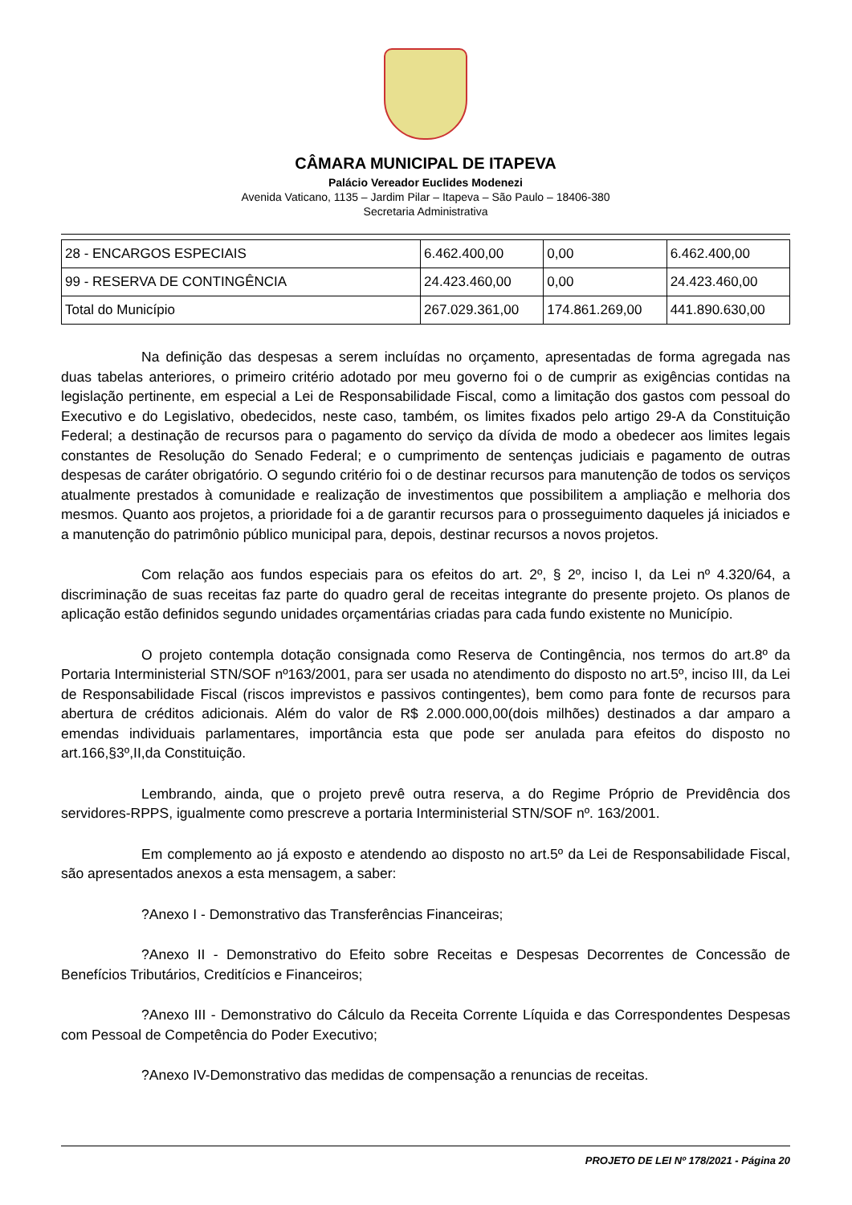CÂMARA MUNICIPAL DE ITAPEVA
Palácio Vereador Euclides Modenezi
Avenida Vaticano, 1135 – Jardim Pilar – Itapeva – São Paulo – 18406-380
Secretaria Administrativa
| 28 - ENCARGOS ESPECIAIS | 6.462.400,00 | 0,00 | 6.462.400,00 |
| 99 - RESERVA DE CONTINGÊNCIA | 24.423.460,00 | 0,00 | 24.423.460,00 |
| Total do Município | 267.029.361,00 | 174.861.269,00 | 441.890.630,00 |
Na definição das despesas a serem incluídas no orçamento, apresentadas de forma agregada nas duas tabelas anteriores, o primeiro critério adotado por meu governo foi o de cumprir as exigências contidas na legislação pertinente, em especial a Lei de Responsabilidade Fiscal, como a limitação dos gastos com pessoal do Executivo e do Legislativo, obedecidos, neste caso, também, os limites fixados pelo artigo 29-A da Constituição Federal; a destinação de recursos para o pagamento do serviço da dívida de modo a obedecer aos limites legais constantes de Resolução do Senado Federal; e o cumprimento de sentenças judiciais e pagamento de outras despesas de caráter obrigatório. O segundo critério foi o de destinar recursos para manutenção de todos os serviços atualmente prestados à comunidade e realização de investimentos que possibilitem a ampliação e melhoria dos mesmos. Quanto aos projetos, a prioridade foi a de garantir recursos para o prosseguimento daqueles já iniciados e a manutenção do patrimônio público municipal para, depois, destinar recursos a novos projetos.
Com relação aos fundos especiais para os efeitos do art. 2º, § 2º, inciso I, da Lei nº 4.320/64, a discriminação de suas receitas faz parte do quadro geral de receitas integrante do presente projeto. Os planos de aplicação estão definidos segundo unidades orçamentárias criadas para cada fundo existente no Município.
O projeto contempla dotação consignada como Reserva de Contingência, nos termos do art.8º da Portaria Interministerial STN/SOF nº163/2001, para ser usada no atendimento do disposto no art.5º, inciso III, da Lei de Responsabilidade Fiscal (riscos imprevistos e passivos contingentes), bem como para fonte de recursos para abertura de créditos adicionais. Além do valor de R$ 2.000.000,00(dois milhões) destinados a dar amparo a emendas individuais parlamentares, importância esta que pode ser anulada para efeitos do disposto no art.166,§3º,II,da Constituição.
Lembrando, ainda, que o projeto prevê outra reserva, a do Regime Próprio de Previdência dos servidores-RPPS, igualmente como prescreve a portaria Interministerial STN/SOF nº. 163/2001.
Em complemento ao já exposto e atendendo ao disposto no art.5º da Lei de Responsabilidade Fiscal, são apresentados anexos a esta mensagem, a saber:
?Anexo I - Demonstrativo das Transferências Financeiras;
?Anexo II - Demonstrativo do Efeito sobre Receitas e Despesas Decorrentes de Concessão de Benefícios Tributários, Creditícios e Financeiros;
?Anexo III - Demonstrativo do Cálculo da Receita Corrente Líquida e das Correspondentes Despesas com Pessoal de Competência do Poder Executivo;
?Anexo IV-Demonstrativo das medidas de compensação a renuncias de receitas.
PROJETO DE LEI Nº 178/2021 - Página 20